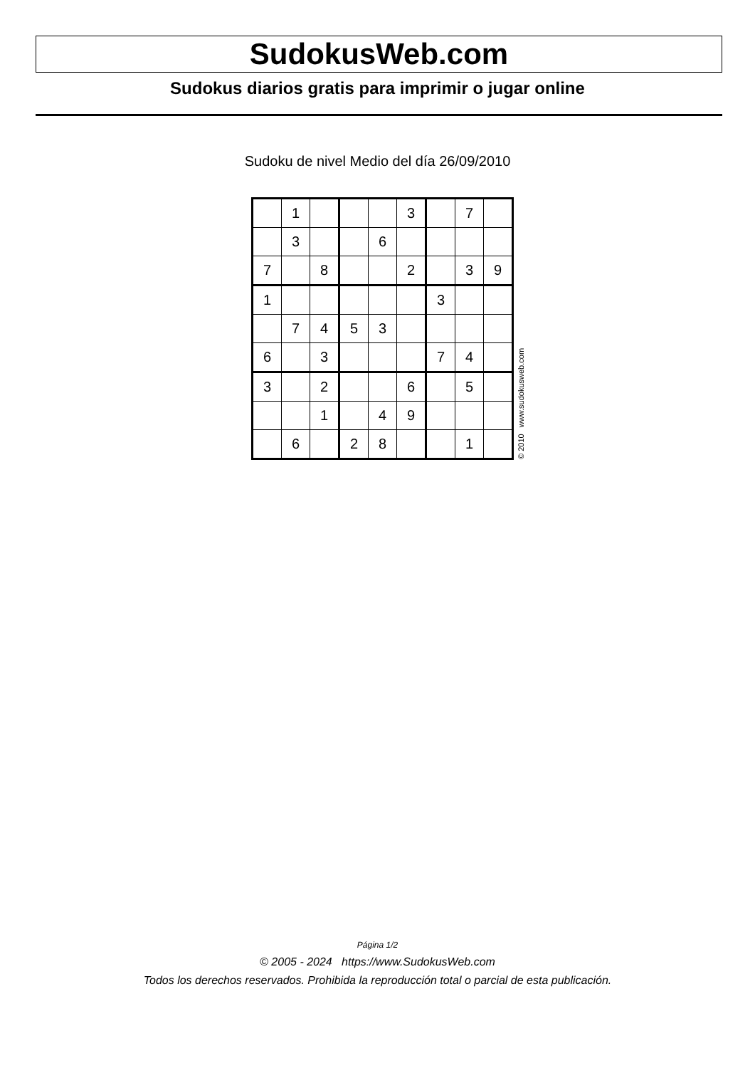SudokusWeb.com
Sudokus diarios gratis para imprimir o jugar online
Sudoku de nivel Medio del día 26/09/2010
| | 1 | | | | 3 | | 7 | |
| | 3 | | | 6 | | | | |
| 7 | | 8 | | | 2 | | 3 | 9 |
| 1 | | | | | | 3 | | |
| | 7 | 4 | 5 | 3 | | | | |
| 6 | | 3 | | | | 7 | 4 | |
| 3 | | 2 | | | 6 | | 5 | |
| | | 1 | | 4 | 9 | | | |
| | 6 | | 2 | 8 | | | 1 | |
© 2010 www.sudokusweb.com
Página 1/2
© 2005 - 2024 https://www.SudokusWeb.com
Todos los derechos reservados. Prohibida la reproducción total o parcial de esta publicación.